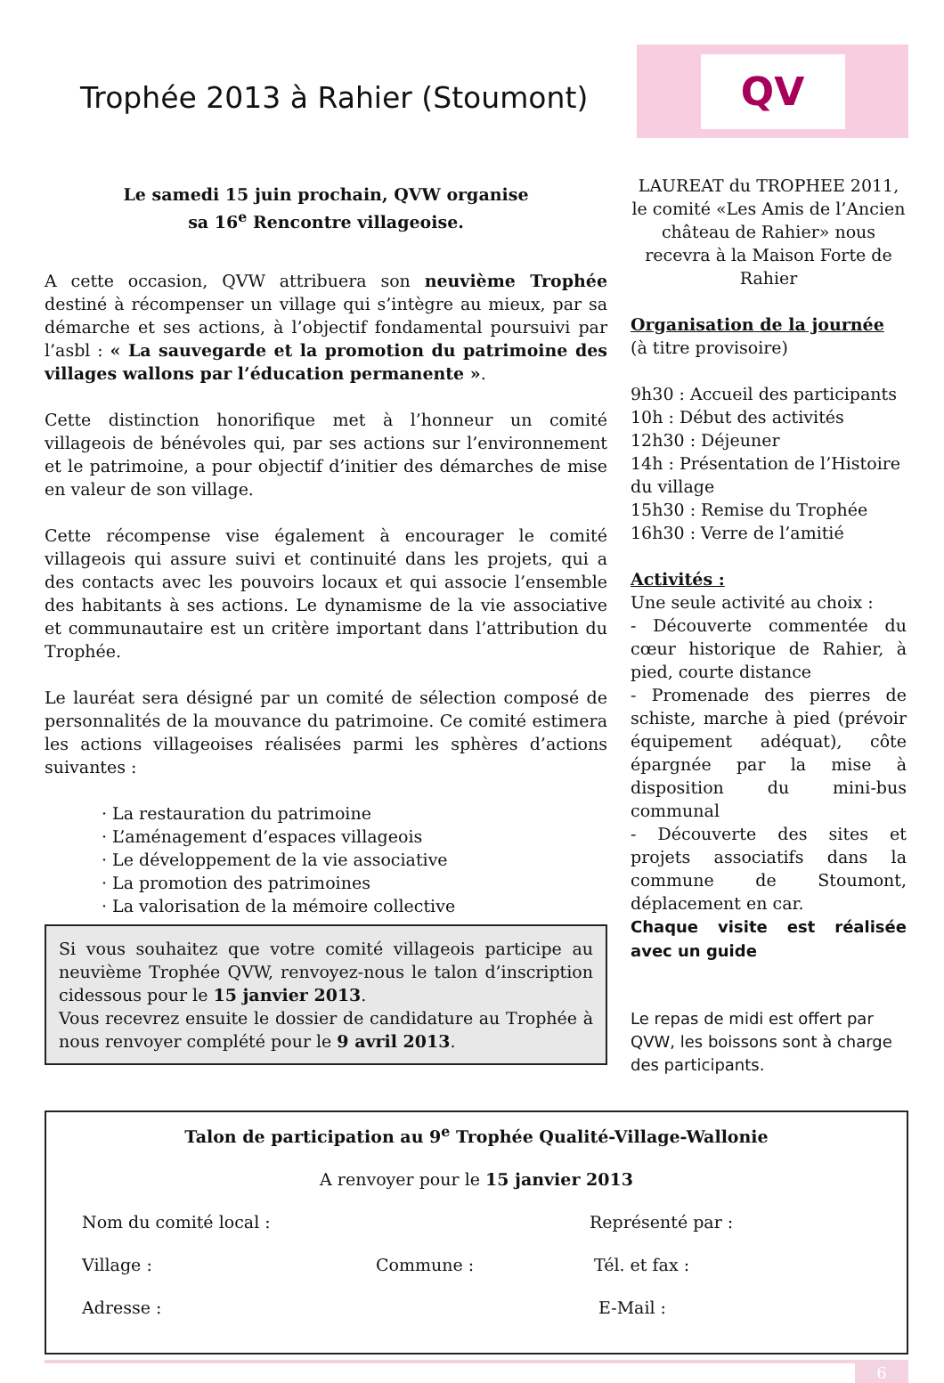Trophée 2013 à Rahier (Stoumont)
QV
Le samedi 15 juin prochain, QVW organise
sa 16<sup>e</sup> Rencontre villageoise.
A cette occasion, QVW attribuera son neuvième Trophée destiné à récompenser un village qui s’intègre au mieux, par sa démarche et ses actions, à l’objectif fondamental poursuivi par l’asbl : « La sauvegarde et la promotion du patrimoine des villages wallons par l’éducation permanente ».
Cette distinction honorifique met à l’honneur un comité villageois de bénévoles qui, par ses actions sur l’environnement et le patrimoine, a pour objectif d’initier des démarches de mise en valeur de son village.
Cette récompense vise également à encourager le comité villageois qui assure suivi et continuité dans les projets, qui a des contacts avec les pouvoirs locaux et qui associe l’ensemble des habitants à ses actions. Le dynamisme de la vie associative et communautaire est un critère important dans l’attribution du Trophée.
Le lauréat sera désigné par un comité de sélection composé de personnalités de la mouvance du patrimoine. Ce comité estimera les actions villageoises réalisées parmi les sphères d’actions suivantes :
· La restauration du patrimoine
· L’aménagement d’espaces villageois
· Le développement de la vie associative
· La promotion des patrimoines
· La valorisation de la mémoire collective
Si vous souhaitez que votre comité villageois participe au neuvième Trophée QVW, renvoyez-nous le talon d’inscription cidessous pour le 15 janvier 2013.
Vous recevrez ensuite le dossier de candidature au Trophée à nous renvoyer complété pour le 9 avril 2013.
LAUREAT du TROPHEE 2011, le comité «Les Amis de l’Ancien château de Rahier» nous recevra à la Maison Forte de Rahier
Organisation de la journée
(à titre provisoire)
9h30 : Accueil des participants
10h : Début des activités
12h30 : Déjeuner
14h : Présentation de l’Histoire du village
15h30 : Remise du Trophée
16h30 : Verre de l’amitié
Activités :
Une seule activité au choix :
- Découverte commentée du cœur historique de Rahier, à pied, courte distance
- Promenade des pierres de schiste, marche à pied (prévoir équipement adéquat), côte épargnée par la mise à disposition du mini-bus communal
- Découverte des sites et projets associatifs dans la commune de Stoumont, déplacement en car.
Chaque visite est réalisée avec un guide
Le repas de midi est offert par QVW, les boissons sont à charge des participants.
Talon de participation au 9<sup>e</sup> Trophée Qualité-Village-Wallonie
A renvoyer pour le 15 janvier 2013
Nom du comité local : Représenté par :
Village : Commune : Tél. et fax :
Adresse : E-Mail :
6